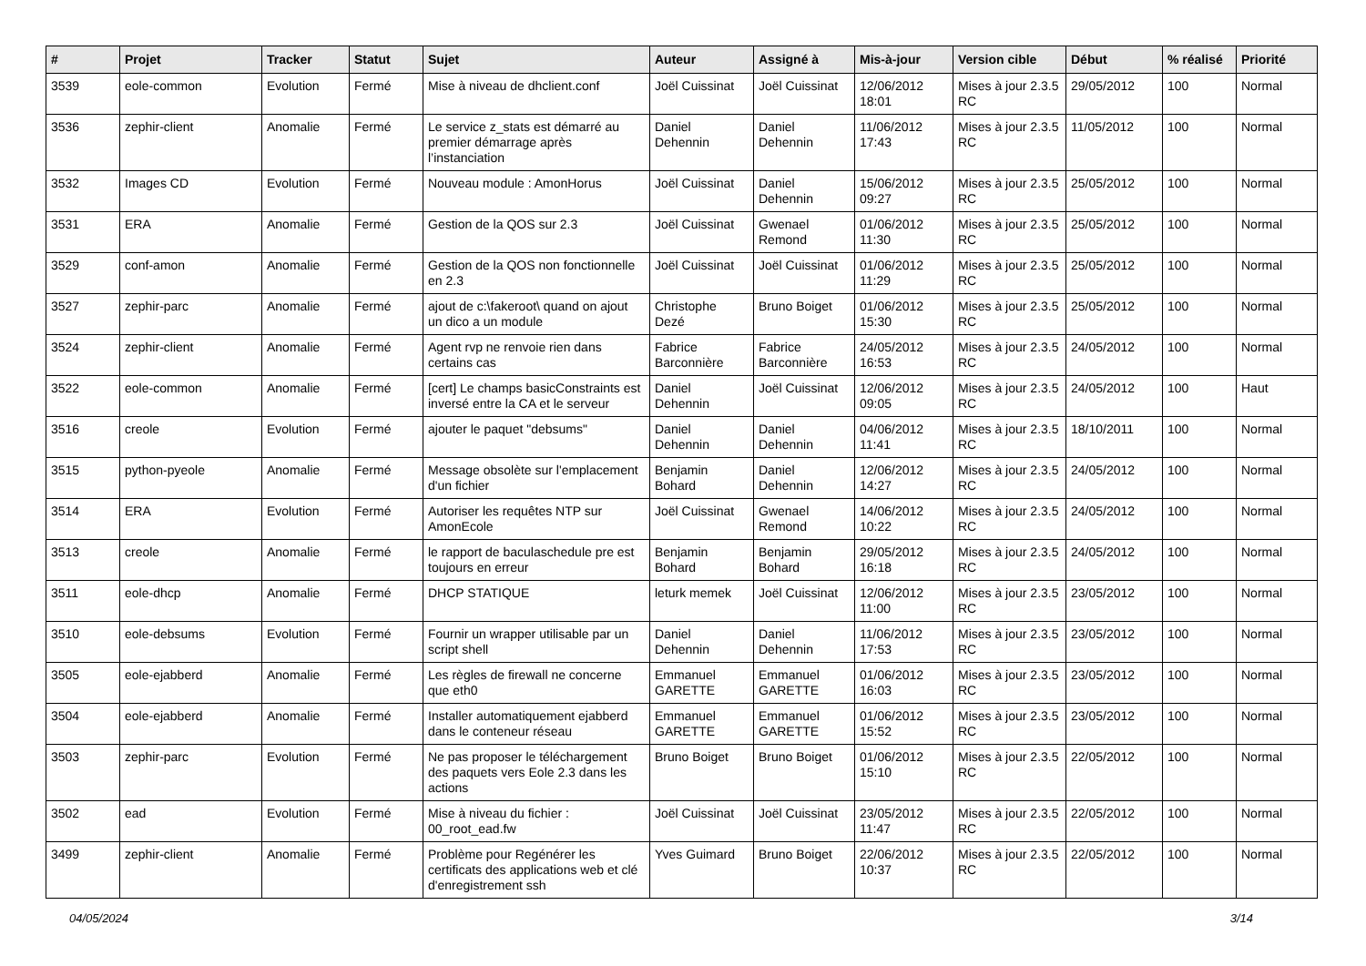| # | Projet | Tracker | Statut | Sujet | Auteur | Assigné à | Mis-à-jour | Version cible | Début | % réalisé | Priorité |
| --- | --- | --- | --- | --- | --- | --- | --- | --- | --- | --- | --- |
| 3539 | eole-common | Evolution | Fermé | Mise à niveau de dhclient.conf | Joël Cuissinat | Joël Cuissinat | 12/06/2012 18:01 | Mises à jour 2.3.5 RC | 29/05/2012 | 100 | Normal |
| 3536 | zephir-client | Anomalie | Fermé | Le service z_stats est démarré au premier démarrage après l’instanciation | Daniel Dehennin | Daniel Dehennin | 11/06/2012 17:43 | Mises à jour 2.3.5 RC | 11/05/2012 | 100 | Normal |
| 3532 | Images CD | Evolution | Fermé | Nouveau module : AmonHorus | Joël Cuissinat | Daniel Dehennin | 15/06/2012 09:27 | Mises à jour 2.3.5 RC | 25/05/2012 | 100 | Normal |
| 3531 | ERA | Anomalie | Fermé | Gestion de la QOS sur 2.3 | Joël Cuissinat | Gwenael Remond | 01/06/2012 11:30 | Mises à jour 2.3.5 RC | 25/05/2012 | 100 | Normal |
| 3529 | conf-amon | Anomalie | Fermé | Gestion de la QOS non fonctionnelle en 2.3 | Joël Cuissinat | Joël Cuissinat | 01/06/2012 11:29 | Mises à jour 2.3.5 RC | 25/05/2012 | 100 | Normal |
| 3527 | zephir-parc | Anomalie | Fermé | ajout de c:\fakeroot\ quand on ajout un dico a un module | Christophe Dezé | Bruno Boiget | 01/06/2012 15:30 | Mises à jour 2.3.5 RC | 25/05/2012 | 100 | Normal |
| 3524 | zephir-client | Anomalie | Fermé | Agent rvp ne renvoie rien dans certains cas | Fabrice Barconnière | Fabrice Barconnière | 24/05/2012 16:53 | Mises à jour 2.3.5 RC | 24/05/2012 | 100 | Normal |
| 3522 | eole-common | Anomalie | Fermé | [cert] Le champs basicConstraints est inversé entre la CA et le serveur | Daniel Dehennin | Joël Cuissinat | 12/06/2012 09:05 | Mises à jour 2.3.5 RC | 24/05/2012 | 100 | Haut |
| 3516 | creole | Evolution | Fermé | ajouter le paquet "debsums" | Daniel Dehennin | Daniel Dehennin | 04/06/2012 11:41 | Mises à jour 2.3.5 RC | 18/10/2011 | 100 | Normal |
| 3515 | python-pyeole | Anomalie | Fermé | Message obsolète sur l'emplacement d'un fichier | Benjamin Bohard | Daniel Dehennin | 12/06/2012 14:27 | Mises à jour 2.3.5 RC | 24/05/2012 | 100 | Normal |
| 3514 | ERA | Evolution | Fermé | Autoriser les requêtes NTP sur AmonEcole | Joël Cuissinat | Gwenael Remond | 14/06/2012 10:22 | Mises à jour 2.3.5 RC | 24/05/2012 | 100 | Normal |
| 3513 | creole | Anomalie | Fermé | le rapport de baculaschedule pre est toujours en erreur | Benjamin Bohard | Benjamin Bohard | 29/05/2012 16:18 | Mises à jour 2.3.5 RC | 24/05/2012 | 100 | Normal |
| 3511 | eole-dhcp | Anomalie | Fermé | DHCP STATIQUE | leturk memek | Joël Cuissinat | 12/06/2012 11:00 | Mises à jour 2.3.5 RC | 23/05/2012 | 100 | Normal |
| 3510 | eole-debsums | Evolution | Fermé | Fournir un wrapper utilisable par un script shell | Daniel Dehennin | Daniel Dehennin | 11/06/2012 17:53 | Mises à jour 2.3.5 RC | 23/05/2012 | 100 | Normal |
| 3505 | eole-ejabberd | Anomalie | Fermé | Les règles de firewall ne concerne que eth0 | Emmanuel GARETTE | Emmanuel GARETTE | 01/06/2012 16:03 | Mises à jour 2.3.5 RC | 23/05/2012 | 100 | Normal |
| 3504 | eole-ejabberd | Anomalie | Fermé | Installer automatiquement ejabberd dans le conteneur réseau | Emmanuel GARETTE | Emmanuel GARETTE | 01/06/2012 15:52 | Mises à jour 2.3.5 RC | 23/05/2012 | 100 | Normal |
| 3503 | zephir-parc | Evolution | Fermé | Ne pas proposer le téléchargement des paquets vers Eole 2.3 dans les actions | Bruno Boiget | Bruno Boiget | 01/06/2012 15:10 | Mises à jour 2.3.5 RC | 22/05/2012 | 100 | Normal |
| 3502 | ead | Evolution | Fermé | Mise à niveau du fichier : 00_root_ead.fw | Joël Cuissinat | Joël Cuissinat | 23/05/2012 11:47 | Mises à jour 2.3.5 RC | 22/05/2012 | 100 | Normal |
| 3499 | zephir-client | Anomalie | Fermé | Problème pour Regénérer les certificats des applications web et clé d'enregistrement ssh | Yves Guimard | Bruno Boiget | 22/06/2012 10:37 | Mises à jour 2.3.5 RC | 22/05/2012 | 100 | Normal |
04/05/2024 3/14